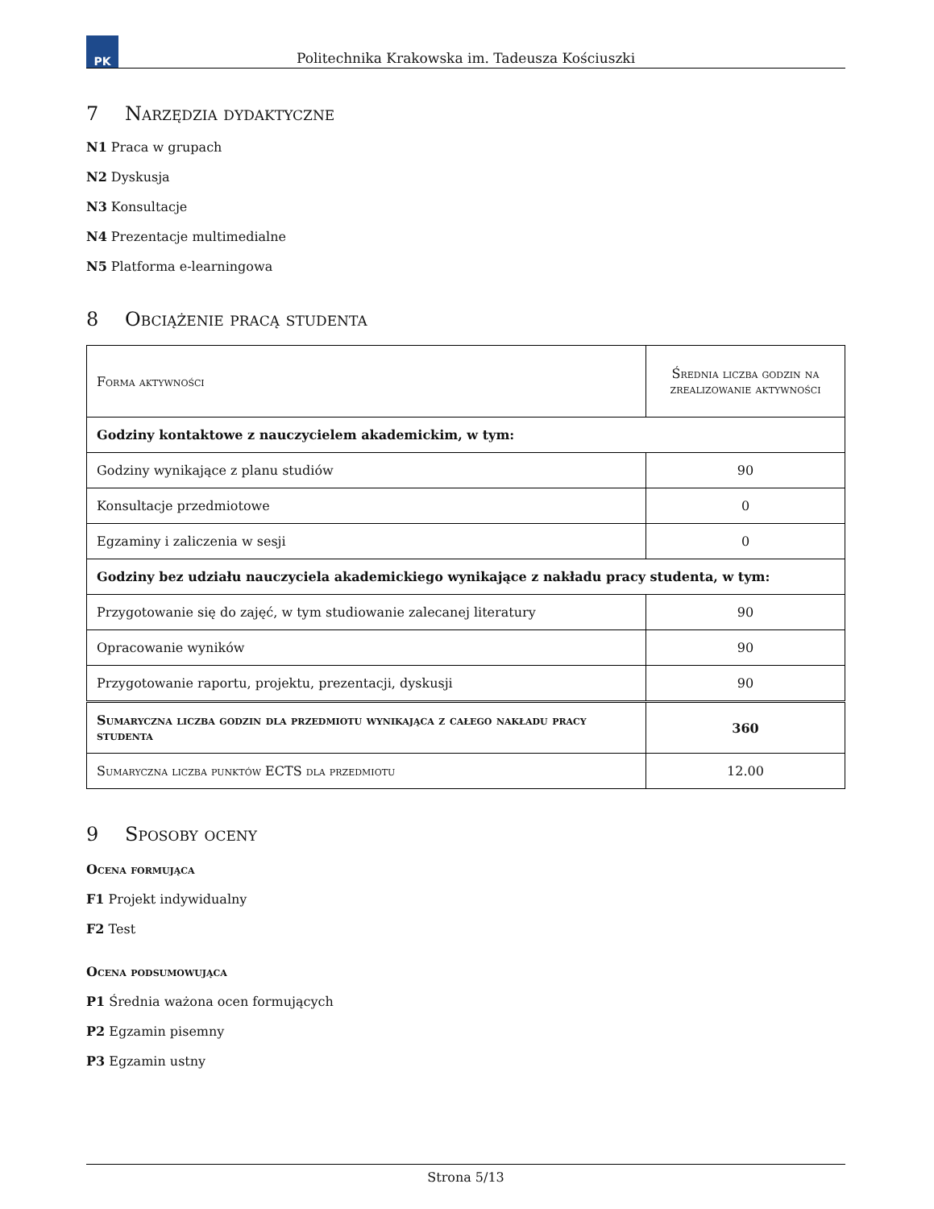PK
Politechnika Krakowska im. Tadeusza Kościuszki
7 Narzędzia dydaktyczne
N1 Praca w grupach
N2 Dyskusja
N3 Konsultacje
N4 Prezentacje multimedialne
N5 Platforma e-learningowa
8 Obciążenie pracą studenta
| Forma aktywności | Średnia liczba godzin na zrealizowanie aktywności |
| Godziny kontaktowe z nauczycielem akademickim, w tym: | |
| Godziny wynikające z planu studiów | 90 |
| Konsultacje przedmiotowe | 0 |
| Egzaminy i zaliczenia w sesji | 0 |
| Godziny bez udziału nauczyciela akademickiego wynikające z nakładu pracy studenta, w tym: | |
| Przygotowanie się do zajęć, w tym studiowanie zalecanej literatury | 90 |
| Opracowanie wyników | 90 |
| Przygotowanie raportu, projektu, prezentacji, dyskusji | 90 |
| Sumaryczna liczba godzin dla przedmiotu wynikająca z całego nakładu pracy studenta | 360 |
| Sumaryczna liczba punktów ECTS dla przedmiotu | 12.00 |
9 Sposoby oceny
Ocena formująca
F1 Projekt indywidualny
F2 Test
Ocena podsumowująca
P1 Średnia ważona ocen formujących
P2 Egzamin pisemny
P3 Egzamin ustny
Strona 5/13